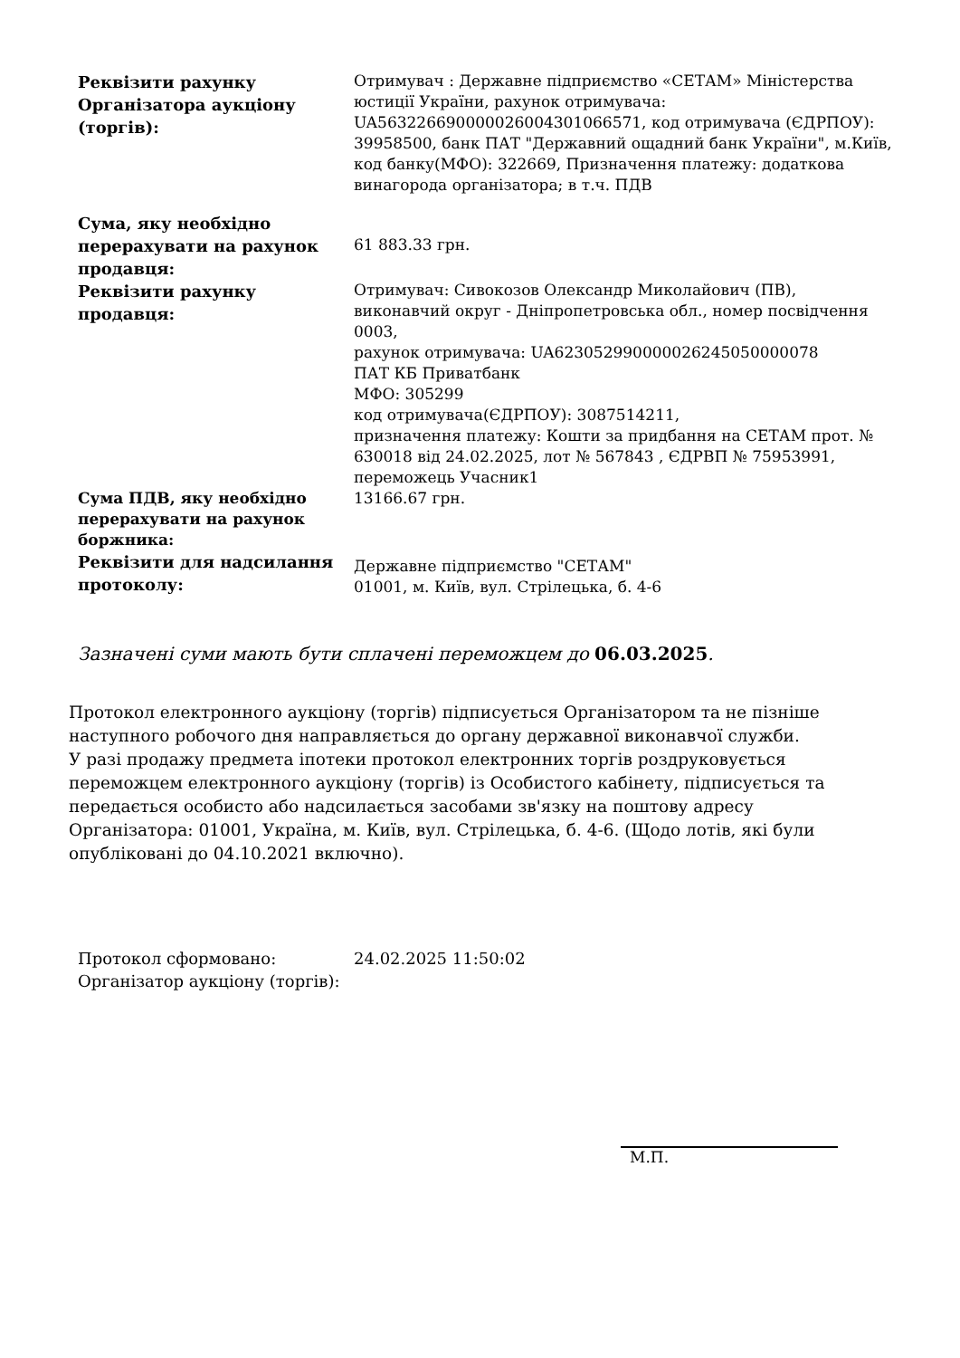| Реквізити рахунку Організатора аукціону (торгів): | Отримувач : Державне підприємство «СЕТАМ» Міністерства юстиції України, рахунок отримувача: UA563226690000026004301066571, код отримувача (ЄДРПОУ): 39958500, банк ПАТ "Державний ощадний банк України", м.Київ, код банку(МФО): 322669, Призначення платежу: додаткова винагорода організатора; в т.ч. ПДВ |
| Сума, яку необхідно перерахувати на рахунок продавця: | 61 883.33 грн. |
| Реквізити рахунку продавця: | Отримувач: Сивокозов Олександр Миколайович (ПВ), виконавчий округ - Дніпропетровська обл., номер посвідчення 0003, рахунок отримувача: UA623052990000026245050000078 ПАТ КБ Приватбанк МФО: 305299 код отримувача(ЄДРПОУ): 3087514211, призначення платежу: Кошти за придбання на СЕТАМ прот. № 630018 від 24.02.2025, лот № 567843 , ЄДРВП № 75953991, переможець Учасник1 |
| Сума ПДВ, яку необхідно перерахувати на рахунок боржника: | 13166.67 грн. |
| Реквізити для надсилання протоколу: | Державне підприємство "СЕТАМ" 01001, м. Київ, вул. Стрілецька, б. 4-6 |
Зазначені суми мають бути сплачені переможцем до 06.03.2025.
Протокол електронного аукціону (торгів) підписується Організатором та не пізніше наступного робочого дня направляється до органу державної виконавчої служби.
У разі продажу предмета іпотеки протокол електронних торгів роздруковується переможцем електронного аукціону (торгів) із Особистого кабінету, підписується та передається особисто або надсилається засобами зв'язку на поштову адресу Організатора: 01001, Україна, м. Київ, вул. Стрілецька, б. 4-6. (Щодо лотів, які були опубліковані до 04.10.2021 включно).
| Протокол сформовано: | 24.02.2025 11:50:02 |
| Організатор аукціону (торгів): | |
М.П.